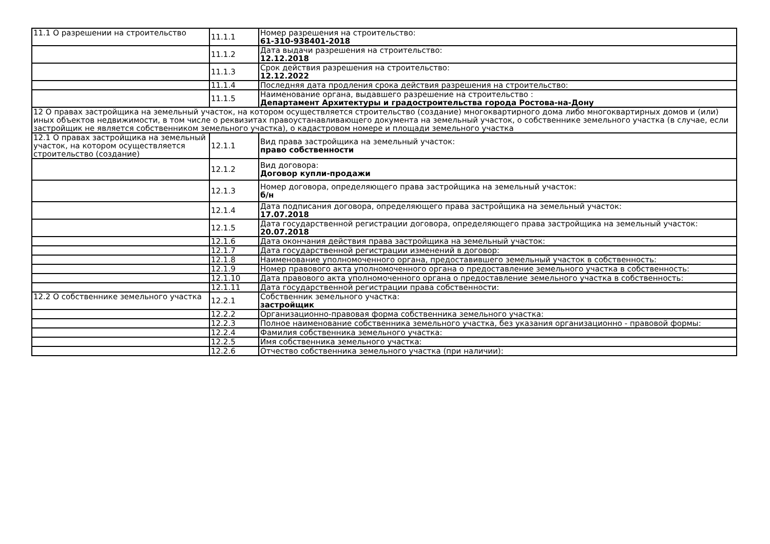| 11.1 О разрешении на строительство | 11.1.1 | Номер разрешения на строительство: 61-310-938401-2018 |
| | 11.1.2 | Дата выдачи разрешения на строительство: 12.12.2018 |
| | 11.1.3 | Срок действия разрешения на строительство: 12.12.2022 |
| | 11.1.4 | Последняя дата продления срока действия разрешения на строительство: |
| | 11.1.5 | Наименование органа, выдавшего разрешение на строительство : Департамент Архитектуры и градостроительства города Ростова-на-Дону |
| 12 О правах застройщика на земельный участок, на котором осуществляется строительство (создание) многоквартирного дома либо многоквартирных домов и (или) иных объектов недвижимости, в том числе о реквизитах правоустанавливающего документа на земельный участок, о собственнике земельного участка (в случае, если застройщик не является собственником земельного участка), о кадастровом номере и площади земельного участка | | |
| 12.1 О правах застройщика на земельный участок, на котором осуществляется строительство (создание) | 12.1.1 | Вид права застройщика на земельный участок: право собственности |
| | 12.1.2 | Вид договора: Договор купли-продажи |
| | 12.1.3 | Номер договора, определяющего права застройщика на земельный участок: б/н |
| | 12.1.4 | Дата подписания договора, определяющего права застройщика на земельный участок: 17.07.2018 |
| | 12.1.5 | Дата государственной регистрации договора, определяющего права застройщика на земельный участок: 20.07.2018 |
| | 12.1.6 | Дата окончания действия права застройщика на земельный участок: |
| | 12.1.7 | Дата государственной регистрации изменений в договор: |
| | 12.1.8 | Наименование уполномоченного органа, предоставившего земельный участок в собственность: |
| | 12.1.9 | Номер правового акта уполномоченного органа о предоставление земельного участка в собственность: |
| | 12.1.10 | Дата правового акта уполномоченного органа о предоставление земельного участка в собственность: |
| | 12.1.11 | Дата государственной регистрации права собственности: |
| 12.2 О собственнике земельного участка | 12.2.1 | Собственник земельного участка: застройщик |
| | 12.2.2 | Организационно-правовая форма собственника земельного участка: |
| | 12.2.3 | Полное наименование собственника земельного участка, без указания организационно - правовой формы: |
| | 12.2.4 | Фамилия собственника земельного участка: |
| | 12.2.5 | Имя собственника земельного участка: |
| | 12.2.6 | Отчество собственника земельного участка (при наличии): |